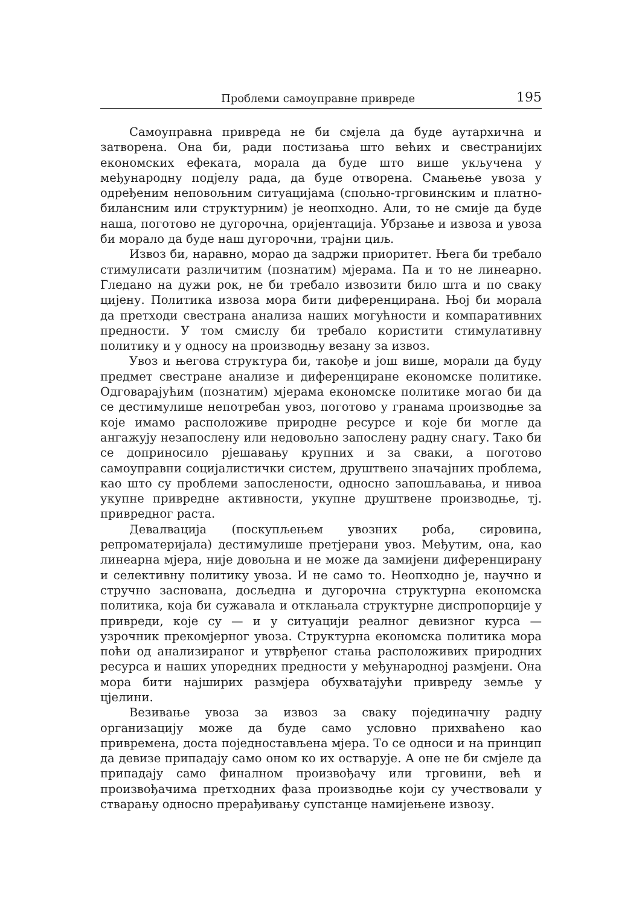Проблеми самоуправне привреде 195
Самоуправна привреда не би смјела да буде аутархична и затворена. Она би, ради постизања што већих и свестранијих економских ефеката, морала да буде што више укључена у међународну подјелу рада, да буде отворена. Смањење увоза у одређеним неповољним ситуацијама (спољно-трговинским и платно-билансним или структурним) је неопходно. Али, то не смије да буде наша, поготово не дугорочна, оријентација. Убрзање и извоза и увоза би морало да буде наш дугорочни, трајни циљ.
Извоз би, наравно, морао да задржи приоритет. Њега би требало стимулисати различитим (познатим) мјерама. Па и то не линеарно. Гледано на дужи рок, не би требало извозити било шта и по сваку цијену. Политика извоза мора бити диференцирана. Њој би морала да претходи свестрана анализа наших могућности и компаративних предности. У том смислу би требало користити стимулативну политику и у односу на производњу везану за извоз.
Увоз и његова структура би, такође и још више, морали да буду предмет свестране анализе и диференциране економске политике. Одговарајућим (познатим) мјерама економске политике могао би да се дестимулише непотребан увоз, поготово у гранама производње за које имамо расположиве природне ресурсе и које би могле да ангажују незапослену или недовољно запослену радну снагу. Тако би се доприносило рјешавању крупних и за сваки, а поготово самоуправни социјалистички систем, друштвено значајних проблема, као што су проблеми запослености, односно запошљавања, и нивоа укупне привредне активности, укупне друштвене производње, тј. привредног раста.
Девалвација (поскупљењем увозних роба, сировина, репроматеријала) дестимулише претјерани увоз. Међутим, она, као линеарна мјера, није довољна и не може да замијени диференцирану и селективну политику увоза. И не само то. Неопходно је, научно и стручно заснована, досљедна и дугорочна структурна економска политика, која би сужавала и отклањала структурне диспропорције у привреди, које су — и у ситуацији реалног девизног курса — узрочник прекомјерног увоза. Структурна економска политика мора поћи од анализираног и утврђеног стања расположивих природних ресурса и наших упоредних предности у међународној размјени. Она мора бити најширих размјера обухватајући привреду земље у цјелини.
Везивање увоза за извоз за сваку појединачну радну организацију може да буде само условно прихваћено као привремена, доста поједностављена мјера. То се односи и на принцип да девизе припадају само оном ко их остварује. А оне не би смјеле да припадају само финалном произвођачу или трговини, већ и произвођачима претходних фаза производње који су учествовали у стварању односно прерађивању супстанце намијењене извозу.